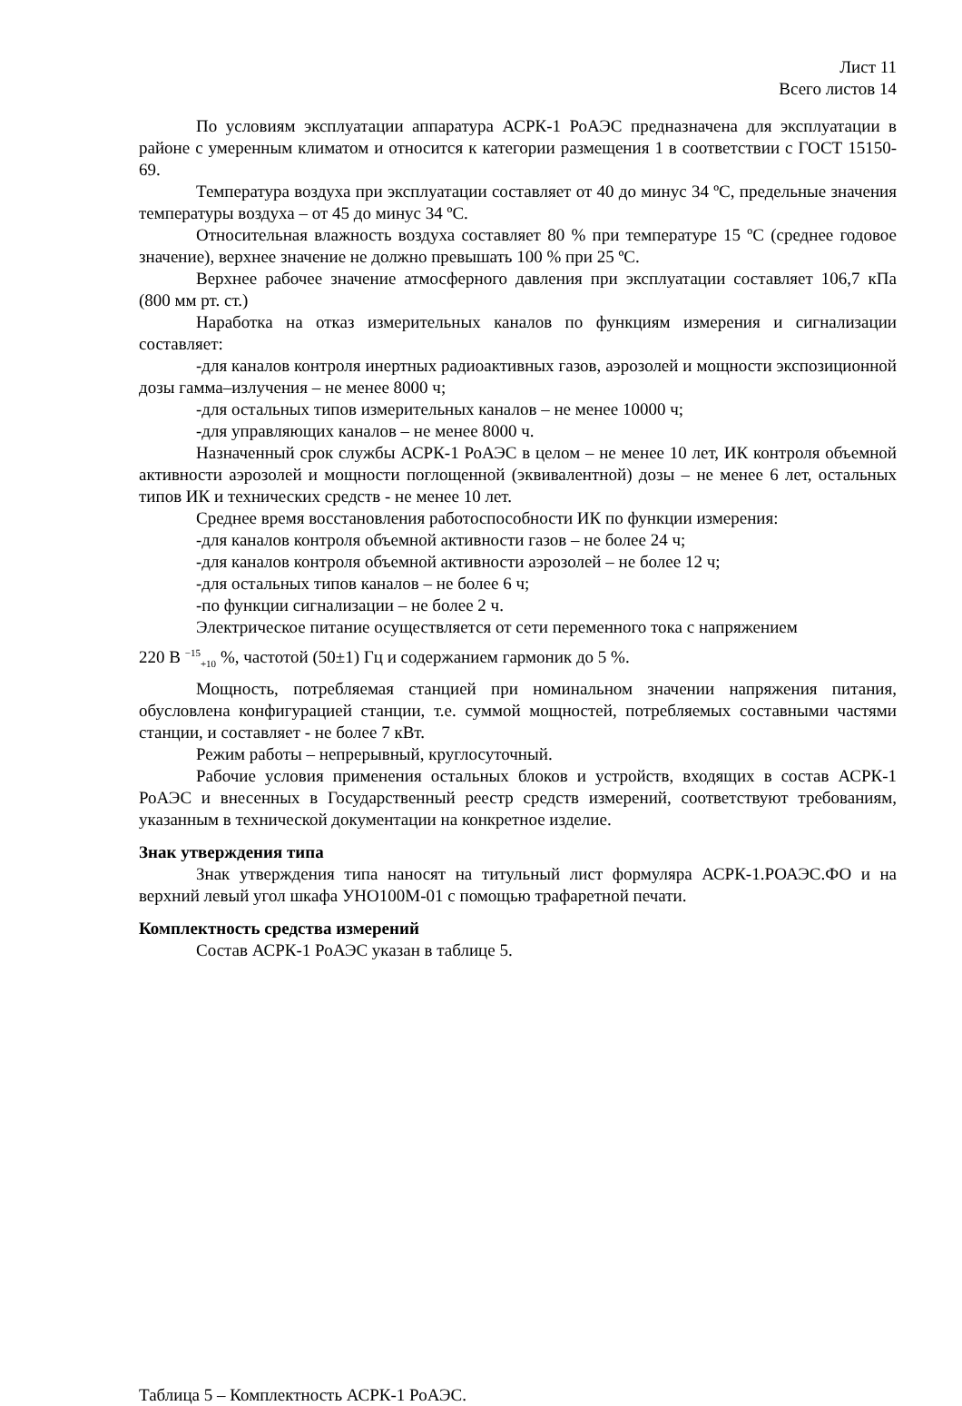Лист 11
Всего листов 14
По условиям эксплуатации аппаратура АСРК-1 РоАЭС предназначена для эксплуатации в районе с умеренным климатом и относится к категории размещения 1 в соответствии с ГОСТ 15150-69.
Температура воздуха при эксплуатации составляет от 40 до минус 34 ºС, предельные значения температуры воздуха – от 45 до минус 34 ºС.
Относительная влажность воздуха составляет 80 % при температуре 15 ºС (среднее годовое значение), верхнее значение не должно превышать 100 % при 25 ºС.
Верхнее рабочее значение атмосферного давления при эксплуатации составляет 106,7 кПа (800 мм рт. ст.)
Наработка на отказ измерительных каналов по функциям измерения и сигнализации составляет:
-для каналов контроля инертных радиоактивных газов, аэрозолей и мощности экспозиционной дозы гамма–излучения – не менее 8000 ч;
-для остальных типов измерительных каналов – не менее 10000 ч;
-для управляющих каналов – не менее 8000 ч.
Назначенный срок службы АСРК-1 РоАЭС в целом – не менее 10 лет, ИК контроля объемной активности аэрозолей и мощности поглощенной (эквивалентной) дозы – не менее 6 лет, остальных типов ИК и технических средств - не менее 10 лет.
Среднее время восстановления работоспособности ИК по функции измерения:
-для каналов контроля объемной активности газов – не более 24 ч;
-для каналов контроля объемной активности аэрозолей – не более 12 ч;
-для остальных типов каналов – не более 6 ч;
-по функции сигнализации – не более 2 ч.
Электрическое питание осуществляется от сети переменного тока с напряжением
220 В <sup>−15</sup><sub>+10</sub> %, частотой (50±1) Гц и содержанием гармоник до 5 %.
Мощность, потребляемая станцией при номинальном значении напряжения питания, обусловлена конфигурацией станции, т.е. суммой мощностей, потребляемых составными частями станции, и составляет - не более 7 кВт.
Режим работы – непрерывный, круглосуточный.
Рабочие условия применения остальных блоков и устройств, входящих в состав АСРК-1 РоАЭС и внесенных в Государственный реестр средств измерений, соответствуют требованиям, указанным в технической документации на конкретное изделие.
Знак утверждения типа
Знак утверждения типа наносят на титульный лист формуляра АСРК-1.РОАЭС.ФО и на верхний левый угол шкафа УНО100М-01 с помощью трафаретной печати.
Комплектность средства измерений
Состав АСРК-1 РоАЭС указан в таблице 5.
Таблица 5 – Комплектность АСРК-1 РоАЭС.